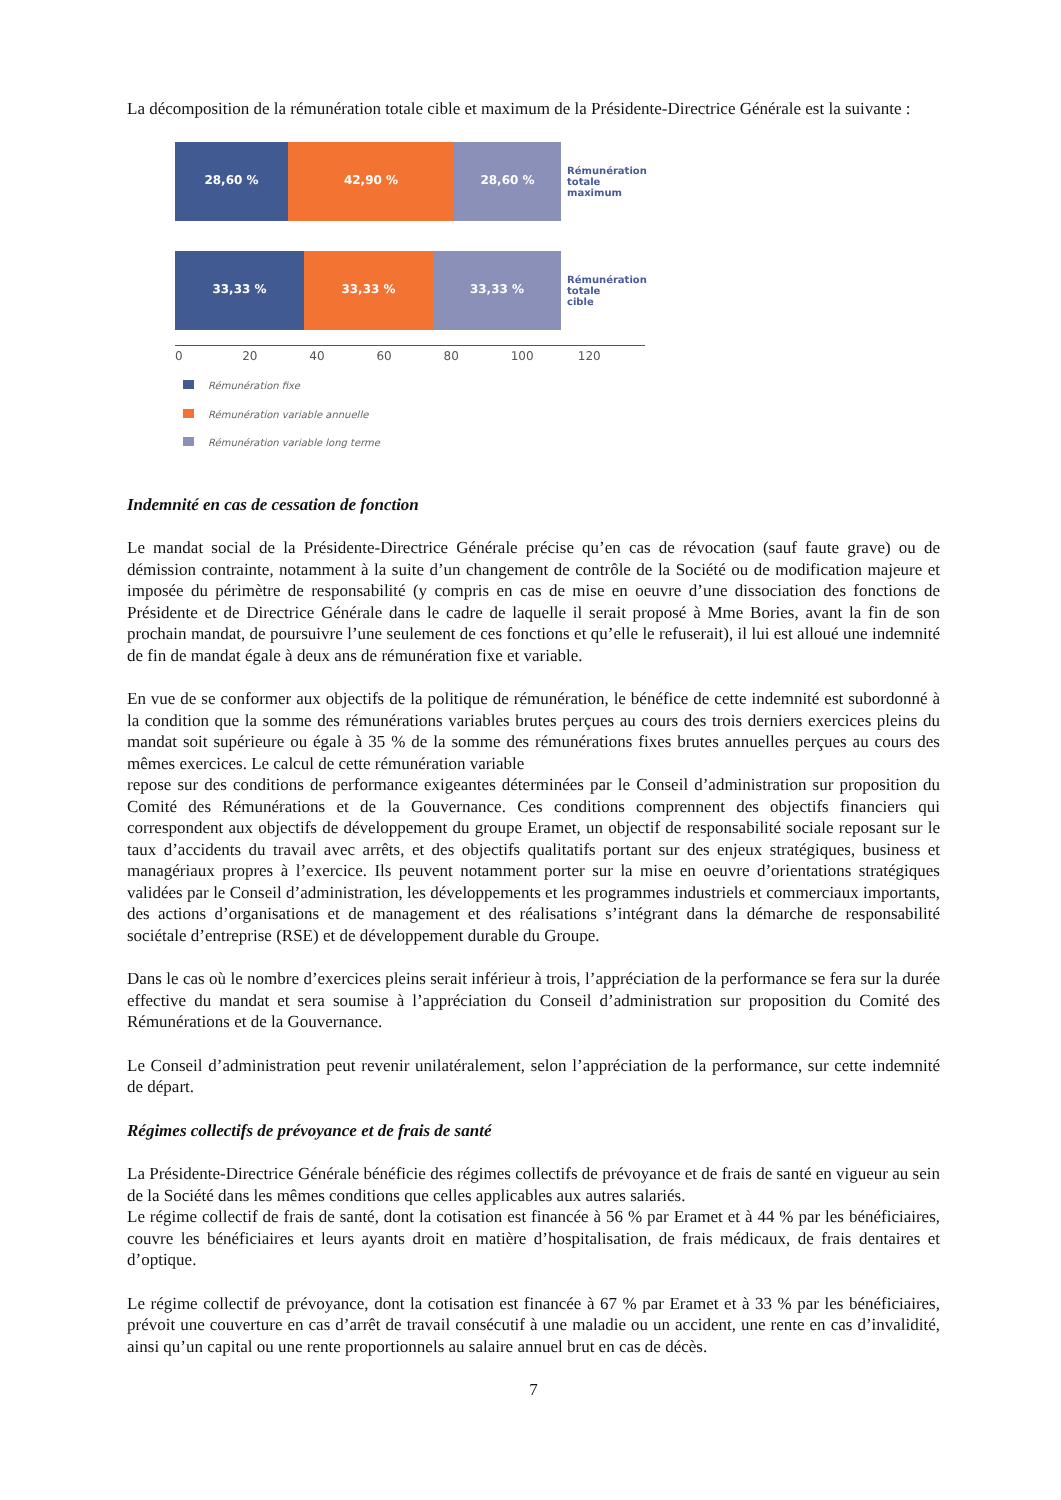La décomposition de la rémunération totale cible et maximum de la Présidente-Directrice Générale est la suivante :
28,60 % 42,90 % 28,60 %
Rémunération
totale
maximum
33,33 % 33,33 % 33,33 %
Rémunération
totale
cible
0 20 40 60 80 100 120
Rémunération fixe
Rémunération variable annuelle
Rémunération variable long terme
Indemnité en cas de cessation de fonction
Le mandat social de la Présidente-Directrice Générale précise qu’en cas de révocation (sauf faute grave) ou de démission contrainte, notamment à la suite d’un changement de contrôle de la Société ou de modification majeure et imposée du périmètre de responsabilité (y compris en cas de mise en oeuvre d’une dissociation des fonctions de Présidente et de Directrice Générale dans le cadre de laquelle il serait proposé à Mme Bories, avant la fin de son prochain mandat, de poursuivre l’une seulement de ces fonctions et qu’elle le refuserait), il lui est alloué une indemnité de fin de mandat égale à deux ans de rémunération fixe et variable.
En vue de se conformer aux objectifs de la politique de rémunération, le bénéfice de cette indemnité est subordonné à la condition que la somme des rémunérations variables brutes perçues au cours des trois derniers exercices pleins du mandat soit supérieure ou égale à 35 % de la somme des rémunérations fixes brutes annuelles perçues au cours des mêmes exercices. Le calcul de cette rémunération variable
repose sur des conditions de performance exigeantes déterminées par le Conseil d’administration sur proposition du Comité des Rémunérations et de la Gouvernance. Ces conditions comprennent des objectifs financiers qui correspondent aux objectifs de développement du groupe Eramet, un objectif de responsabilité sociale reposant sur le taux d’accidents du travail avec arrêts, et des objectifs qualitatifs portant sur des enjeux stratégiques, business et managériaux propres à l’exercice. Ils peuvent notamment porter sur la mise en oeuvre d’orientations stratégiques validées par le Conseil d’administration, les développements et les programmes industriels et commerciaux importants, des actions d’organisations et de management et des réalisations s’intégrant dans la démarche de responsabilité sociétale d’entreprise (RSE) et de développement durable du Groupe.
Dans le cas où le nombre d’exercices pleins serait inférieur à trois, l’appréciation de la performance se fera sur la durée effective du mandat et sera soumise à l’appréciation du Conseil d’administration sur proposition du Comité des Rémunérations et de la Gouvernance.
Le Conseil d’administration peut revenir unilatéralement, selon l’appréciation de la performance, sur cette indemnité de départ.
Régimes collectifs de prévoyance et de frais de santé
La Présidente-Directrice Générale bénéficie des régimes collectifs de prévoyance et de frais de santé en vigueur au sein de la Société dans les mêmes conditions que celles applicables aux autres salariés.
Le régime collectif de frais de santé, dont la cotisation est financée à 56 % par Eramet et à 44 % par les bénéficiaires, couvre les bénéficiaires et leurs ayants droit en matière d’hospitalisation, de frais médicaux, de frais dentaires et d’optique.
Le régime collectif de prévoyance, dont la cotisation est financée à 67 % par Eramet et à 33 % par les bénéficiaires, prévoit une couverture en cas d’arrêt de travail consécutif à une maladie ou un accident, une rente en cas d’invalidité, ainsi qu’un capital ou une rente proportionnels au salaire annuel brut en cas de décès.
7